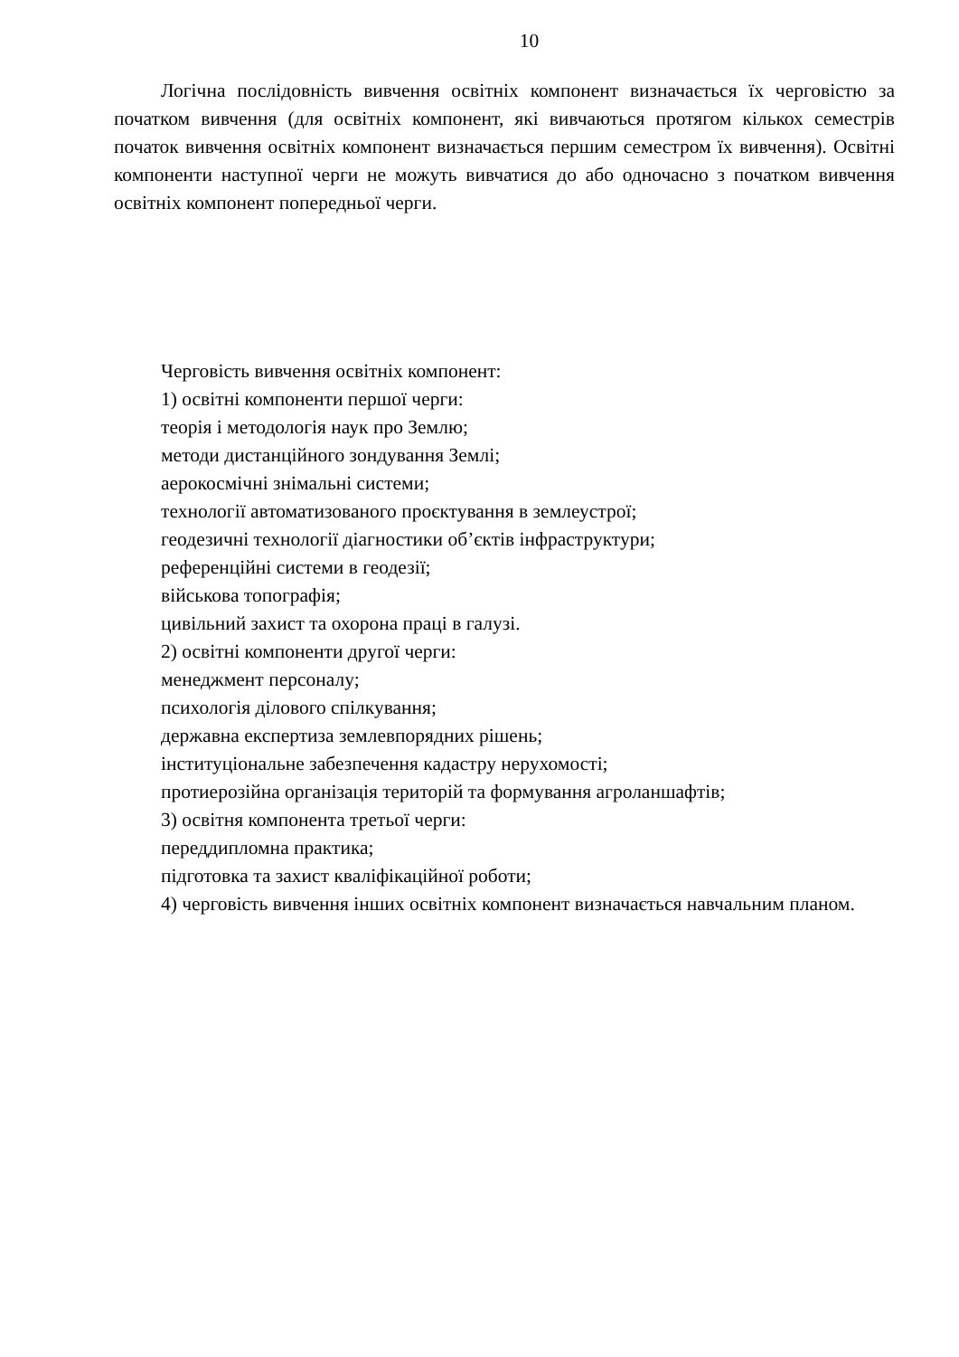10
Логічна послідовність вивчення освітніх компонент визначається їх черговістю за початком вивчення (для освітніх компонент, які вивчаються протягом кількох семестрів початок вивчення освітніх компонент визначається першим семестром їх вивчення). Освітні компоненти наступної черги не можуть вивчатися до або одночасно з початком вивчення освітніх компонент попередньої черги.
Черговість вивчення освітніх компонент:
1) освітні компоненти першої черги:
теорія і методологія наук про Землю;
методи дистанційного зондування Землі;
аерокосмічні знімальні системи;
технології автоматизованого проєктування в землеустрої;
геодезичні технології діагностики об’єктів інфраструктури;
референційні системи в геодезії;
військова топографія;
цивільний захист та охорона праці в галузі.
2) освітні компоненти другої черги:
менеджмент персоналу;
психологія ділового спілкування;
державна експертиза землевпорядних рішень;
інституціональне забезпечення кадастру нерухомості;
протиерозійна організація територій та формування агроланшафтів;
3) освітня компонента третьої черги:
переддипломна практика;
підготовка та захист кваліфікаційної роботи;
4) черговість вивчення інших освітніх компонент визначається навчальним планом.